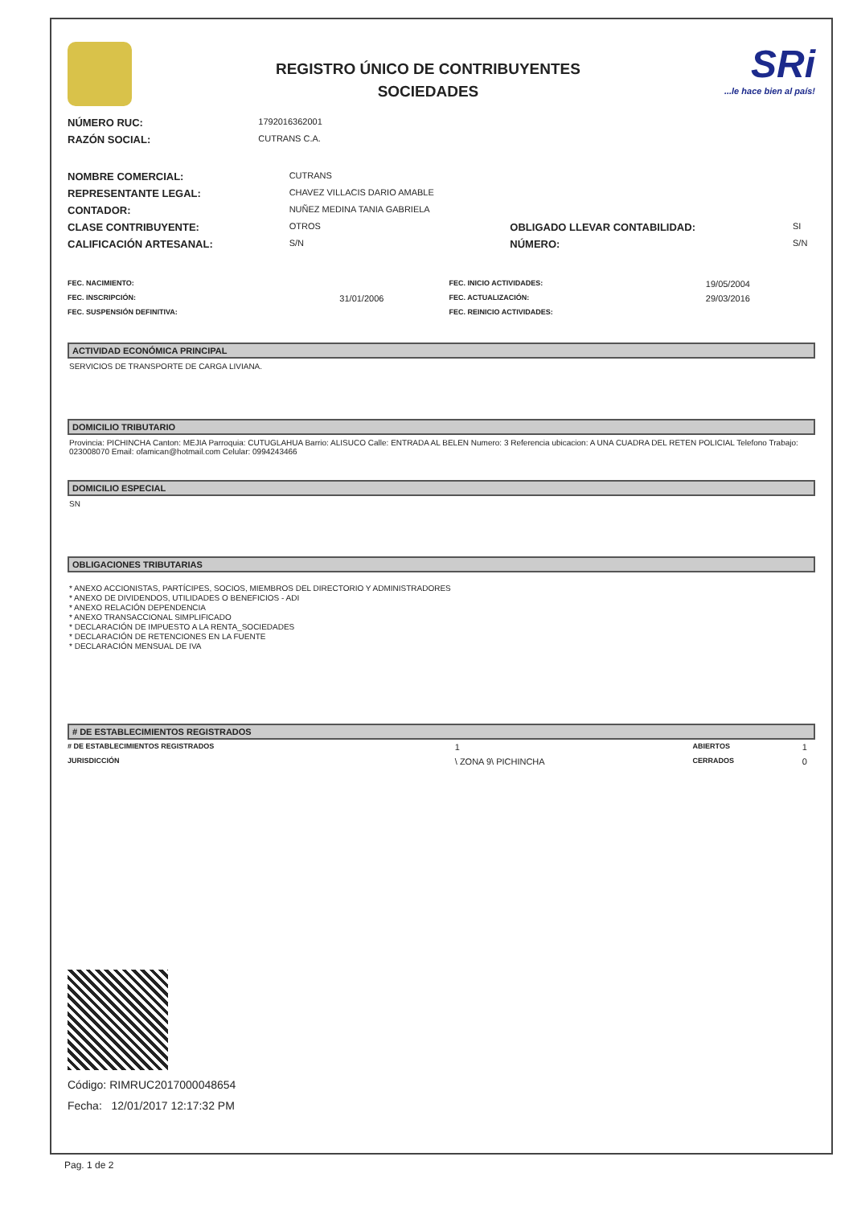REGISTRO ÚNICO DE CONTRIBUYENTES
SOCIEDADES
SRi...le hace bien al país!
| NÚMERO RUC: | 1792016362001 |
| RAZÓN SOCIAL: | CUTRANS C.A. |
| NOMBRE COMERCIAL: | CUTRANS | | |
| REPRESENTANTE LEGAL: | CHAVEZ VILLACIS DARIO AMABLE | | |
| CONTADOR: | NUÑEZ MEDINA TANIA GABRIELA | | |
| CLASE CONTRIBUYENTE: | OTROS | OBLIGADO LLEVAR CONTABILIDAD: | SI |
| CALIFICACIÓN ARTESANAL: | S/N | NÚMERO: | S/N |
| FEC. NACIMIENTO: | | FEC. INICIO ACTIVIDADES: | 19/05/2004 |
| FEC. INSCRIPCIÓN: | 31/01/2006 | FEC. ACTUALIZACIÓN: | 29/03/2016 |
| FEC. SUSPENSIÓN DEFINITIVA: | | FEC. REINICIO ACTIVIDADES: | |
ACTIVIDAD ECONÓMICA PRINCIPAL
SERVICIOS DE TRANSPORTE DE CARGA LIVIANA.
DOMICILIO TRIBUTARIO
Provincia: PICHINCHA Canton: MEJIA Parroquia: CUTUGLAHUA Barrio: ALISUCO Calle: ENTRADA AL BELEN Numero: 3 Referencia ubicacion: A UNA CUADRA DEL RETEN POLICIAL Telefono Trabajo: 023008070 Email: ofamican@hotmail.com Celular: 0994243466
DOMICILIO ESPECIAL
SN
OBLIGACIONES TRIBUTARIAS
* ANEXO ACCIONISTAS, PARTÍCIPES, SOCIOS, MIEMBROS DEL DIRECTORIO Y ADMINISTRADORES
* ANEXO DE DIVIDENDOS, UTILIDADES O BENEFICIOS - ADI
* ANEXO RELACIÓN DEPENDENCIA
* ANEXO TRANSACCIONAL SIMPLIFICADO
* DECLARACIÓN DE IMPUESTO A LA RENTA_SOCIEDADES
* DECLARACIÓN DE RETENCIONES EN LA FUENTE
* DECLARACIÓN MENSUAL DE IVA
# DE ESTABLECIMIENTOS REGISTRADOS
| # DE ESTABLECIMIENTOS REGISTRADOS | 1 | ABIERTOS | 1 |
| JURISDICCIÓN | \ ZONA 9\ PICHINCHA | CERRADOS | 0 |
Código: RIMRUC2017000048654
Fecha: 12/01/2017 12:17:32 PM
Pag. 1 de 2